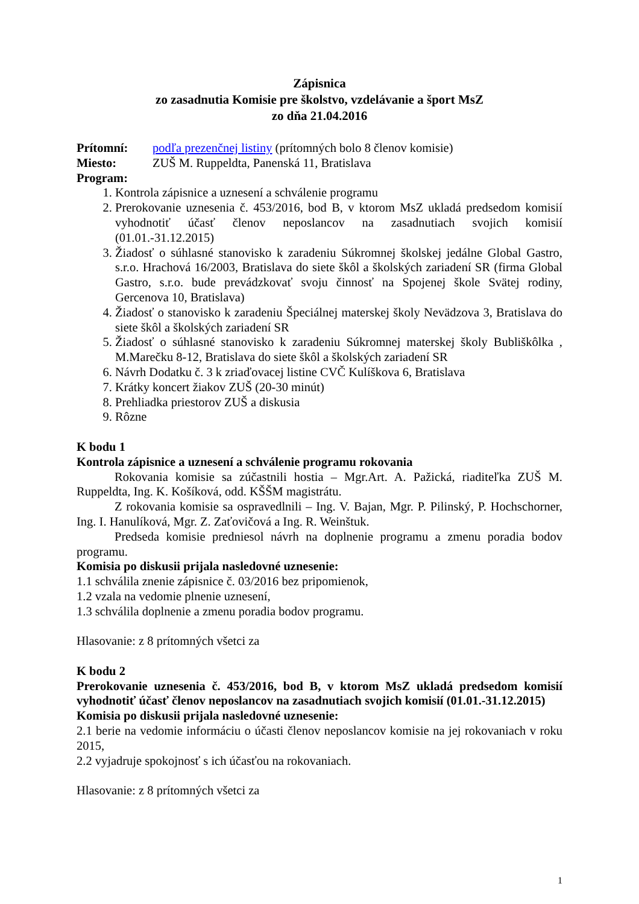Zápisnica
zo zasadnutia Komisie pre školstvo, vzdelávanie a šport MsZ
zo dňa 21.04.2016
Prítomní: podľa prezenčnej listiny (prítomných bolo 8 členov komisie)
Miesto: ZUŠ M. Ruppeldta, Panenská 11, Bratislava
Program:
1. Kontrola zápisnice a uznesení a schválenie programu
2. Prerokovanie uznesenia č. 453/2016, bod B, v ktorom MsZ ukladá predsedom komisií vyhodnotiť účasť členov neposlancov na zasadnutiach svojich komisií (01.01.-31.12.2015)
3. Žiadosť o súhlasné stanovisko k zaradeniu Súkromnej školskej jedálne Global Gastro, s.r.o. Hrachová 16/2003, Bratislava do siete škôl a školských zariadení SR (firma Global Gastro, s.r.o. bude prevádzkovať svoju činnosť na Spojenej škole Svätej rodiny, Gercenova 10, Bratislava)
4. Žiadosť o stanovisko k zaradeniu Špeciálnej materskej školy Nevädzova 3, Bratislava do siete škôl a školských zariadení SR
5. Žiadosť o súhlasné stanovisko k zaradeniu Súkromnej materskej školy Bubliškôlka , M.Marečku 8-12, Bratislava do siete škôl a školských zariadení SR
6. Návrh Dodatku č. 3 k zriaďovacej listine CVČ Kulíškova 6, Bratislava
7. Krátky koncert žiakov ZUŠ (20-30 minút)
8. Prehliadka priestorov ZUŠ a diskusia
9. Rôzne
K bodu 1
Kontrola zápisnice a uznesení a schválenie programu rokovania
Rokovania komisie sa zúčastnili hostia – Mgr.Art. A. Pažická, riaditeľka ZUŠ M. Ruppeldta, Ing. K. Košíková, odd. KŠŠM magistrátu.
Z rokovania komisie sa ospravedlnili – Ing. V. Bajan, Mgr. P. Pilinský, P. Hochschorner, Ing. I. Hanulíková, Mgr. Z. Zaťovičová a Ing. R. Weinštuk.
Predseda komisie predniesol návrh na doplnenie programu a zmenu poradia bodov programu.
Komisia po diskusii prijala nasledovné uznesenie:
1.1 schválila znenie zápisnice č. 03/2016 bez pripomienok,
1.2 vzala na vedomie plnenie uznesení,
1.3 schválila doplnenie a zmenu poradia bodov programu.
Hlasovanie: z 8 prítomných všetci za
K bodu 2
Prerokovanie uznesenia č. 453/2016, bod B, v ktorom MsZ ukladá predsedom komisií vyhodnotiť účasť členov neposlancov na zasadnutiach svojich komisií (01.01.-31.12.2015)
Komisia po diskusii prijala nasledovné uznesenie:
2.1 berie na vedomie informáciu o účasti členov neposlancov komisie na jej rokovaniach v roku 2015,
2.2 vyjadruje spokojnosť s ich účasťou na rokovaniach.
Hlasovanie: z 8 prítomných všetci za
1